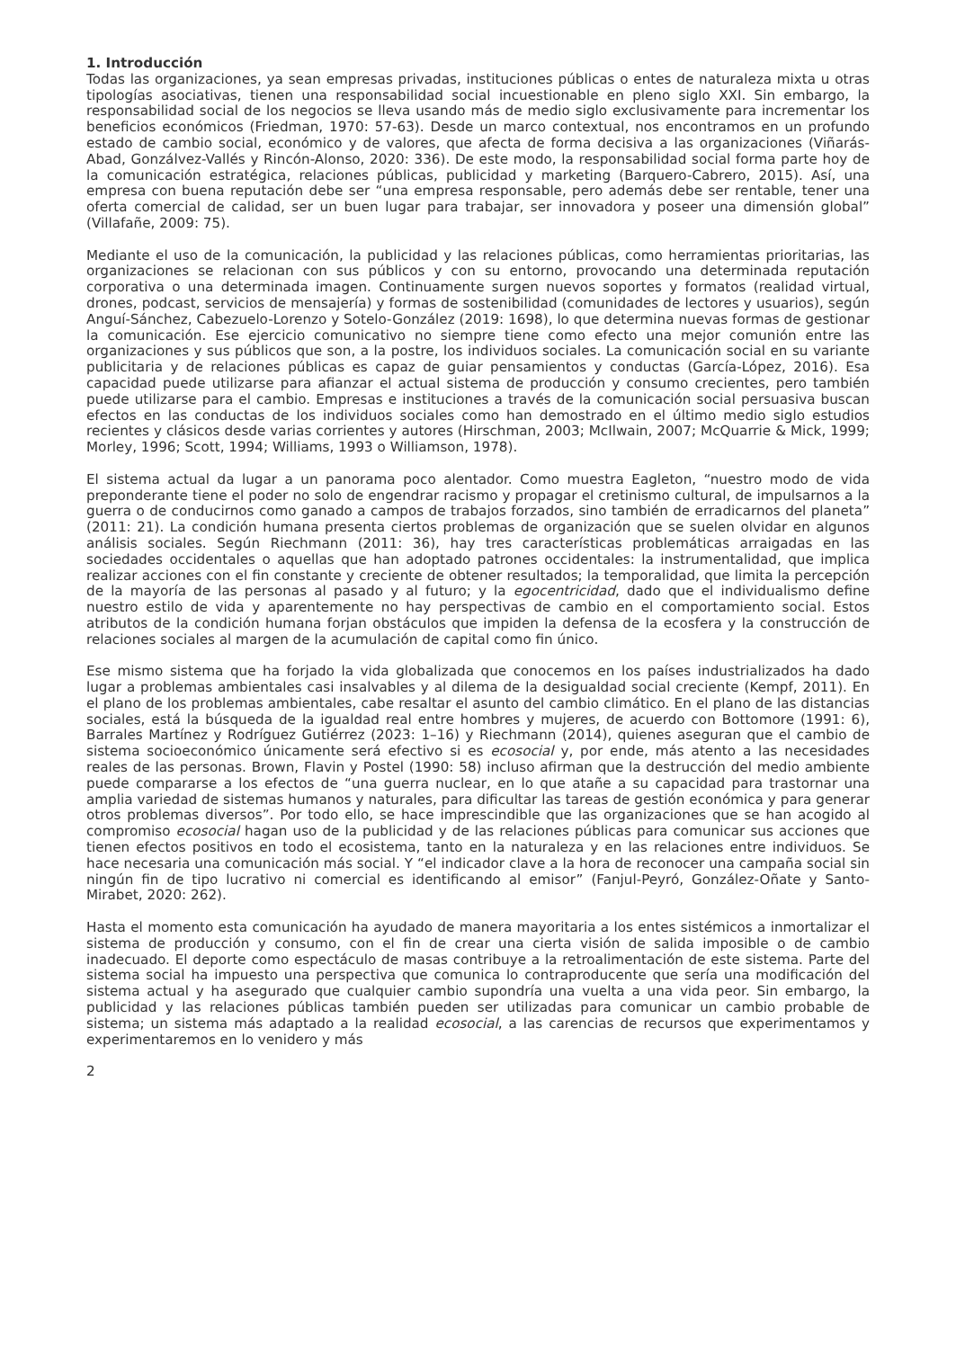1. Introducción
Todas las organizaciones, ya sean empresas privadas, instituciones públicas o entes de naturaleza mixta u otras tipologías asociativas, tienen una responsabilidad social incuestionable en pleno siglo XXI. Sin embargo, la responsabilidad social de los negocios se lleva usando más de medio siglo exclusivamente para incrementar los beneficios económicos (Friedman, 1970: 57-63). Desde un marco contextual, nos encontramos en un profundo estado de cambio social, económico y de valores, que afecta de forma decisiva a las organizaciones (Viñarás-Abad, Gonzálvez-Vallés y Rincón-Alonso, 2020: 336). De este modo, la responsabilidad social forma parte hoy de la comunicación estratégica, relaciones públicas, publicidad y marketing (Barquero-Cabrero, 2015). Así, una empresa con buena reputación debe ser “una empresa responsable, pero además debe ser rentable, tener una oferta comercial de calidad, ser un buen lugar para trabajar, ser innovadora y poseer una dimensión global” (Villafañe, 2009: 75).
Mediante el uso de la comunicación, la publicidad y las relaciones públicas, como herramientas prioritarias, las organizaciones se relacionan con sus públicos y con su entorno, provocando una determinada reputación corporativa o una determinada imagen. Continuamente surgen nuevos soportes y formatos (realidad virtual, drones, podcast, servicios de mensajería) y formas de sostenibilidad (comunidades de lectores y usuarios), según Anguí-Sánchez, Cabezuelo-Lorenzo y Sotelo-González (2019: 1698), lo que determina nuevas formas de gestionar la comunicación. Ese ejercicio comunicativo no siempre tiene como efecto una mejor comunión entre las organizaciones y sus públicos que son, a la postre, los individuos sociales. La comunicación social en su variante publicitaria y de relaciones públicas es capaz de guiar pensamientos y conductas (García-López, 2016). Esa capacidad puede utilizarse para afianzar el actual sistema de producción y consumo crecientes, pero también puede utilizarse para el cambio. Empresas e instituciones a través de la comunicación social persuasiva buscan efectos en las conductas de los individuos sociales como han demostrado en el último medio siglo estudios recientes y clásicos desde varias corrientes y autores (Hirschman, 2003; McIlwain, 2007; McQuarrie & Mick, 1999; Morley, 1996; Scott, 1994; Williams, 1993 o Williamson, 1978).
El sistema actual da lugar a un panorama poco alentador. Como muestra Eagleton, “nuestro modo de vida preponderante tiene el poder no solo de engendrar racismo y propagar el cretinismo cultural, de impulsarnos a la guerra o de conducirnos como ganado a campos de trabajos forzados, sino también de erradicarnos del planeta” (2011: 21). La condición humana presenta ciertos problemas de organización que se suelen olvidar en algunos análisis sociales. Según Riechmann (2011: 36), hay tres características problemáticas arraigadas en las sociedades occidentales o aquellas que han adoptado patrones occidentales: la instrumentalidad, que implica realizar acciones con el fin constante y creciente de obtener resultados; la temporalidad, que limita la percepción de la mayoría de las personas al pasado y al futuro; y la egocentricidad, dado que el individualismo define nuestro estilo de vida y aparentemente no hay perspectivas de cambio en el comportamiento social. Estos atributos de la condición humana forjan obstáculos que impiden la defensa de la ecosfera y la construcción de relaciones sociales al margen de la acumulación de capital como fin único.
Ese mismo sistema que ha forjado la vida globalizada que conocemos en los países industrializados ha dado lugar a problemas ambientales casi insalvables y al dilema de la desigualdad social creciente (Kempf, 2011). En el plano de los problemas ambientales, cabe resaltar el asunto del cambio climático. En el plano de las distancias sociales, está la búsqueda de la igualdad real entre hombres y mujeres, de acuerdo con Bottomore (1991: 6), Barrales Martínez y Rodríguez Gutiérrez (2023: 1–16) y Riechmann (2014), quienes aseguran que el cambio de sistema socioeconómico únicamente será efectivo si es ecosocial y, por ende, más atento a las necesidades reales de las personas. Brown, Flavin y Postel (1990: 58) incluso afirman que la destrucción del medio ambiente puede compararse a los efectos de “una guerra nuclear, en lo que atañe a su capacidad para trastornar una amplia variedad de sistemas humanos y naturales, para dificultar las tareas de gestión económica y para generar otros problemas diversos”. Por todo ello, se hace imprescindible que las organizaciones que se han acogido al compromiso ecosocial hagan uso de la publicidad y de las relaciones públicas para comunicar sus acciones que tienen efectos positivos en todo el ecosistema, tanto en la naturaleza y en las relaciones entre individuos. Se hace necesaria una comunicación más social. Y “el indicador clave a la hora de reconocer una campaña social sin ningún fin de tipo lucrativo ni comercial es identificando al emisor” (Fanjul-Peyró, González-Oñate y Santo-Mirabet, 2020: 262).
Hasta el momento esta comunicación ha ayudado de manera mayoritaria a los entes sistémicos a inmortalizar el sistema de producción y consumo, con el fin de crear una cierta visión de salida imposible o de cambio inadecuado. El deporte como espectáculo de masas contribuye a la retroalimentación de este sistema. Parte del sistema social ha impuesto una perspectiva que comunica lo contraproducente que sería una modificación del sistema actual y ha asegurado que cualquier cambio supondría una vuelta a una vida peor. Sin embargo, la publicidad y las relaciones públicas también pueden ser utilizadas para comunicar un cambio probable de sistema; un sistema más adaptado a la realidad ecosocial, a las carencias de recursos que experimentamos y experimentaremos en lo venidero y más
2